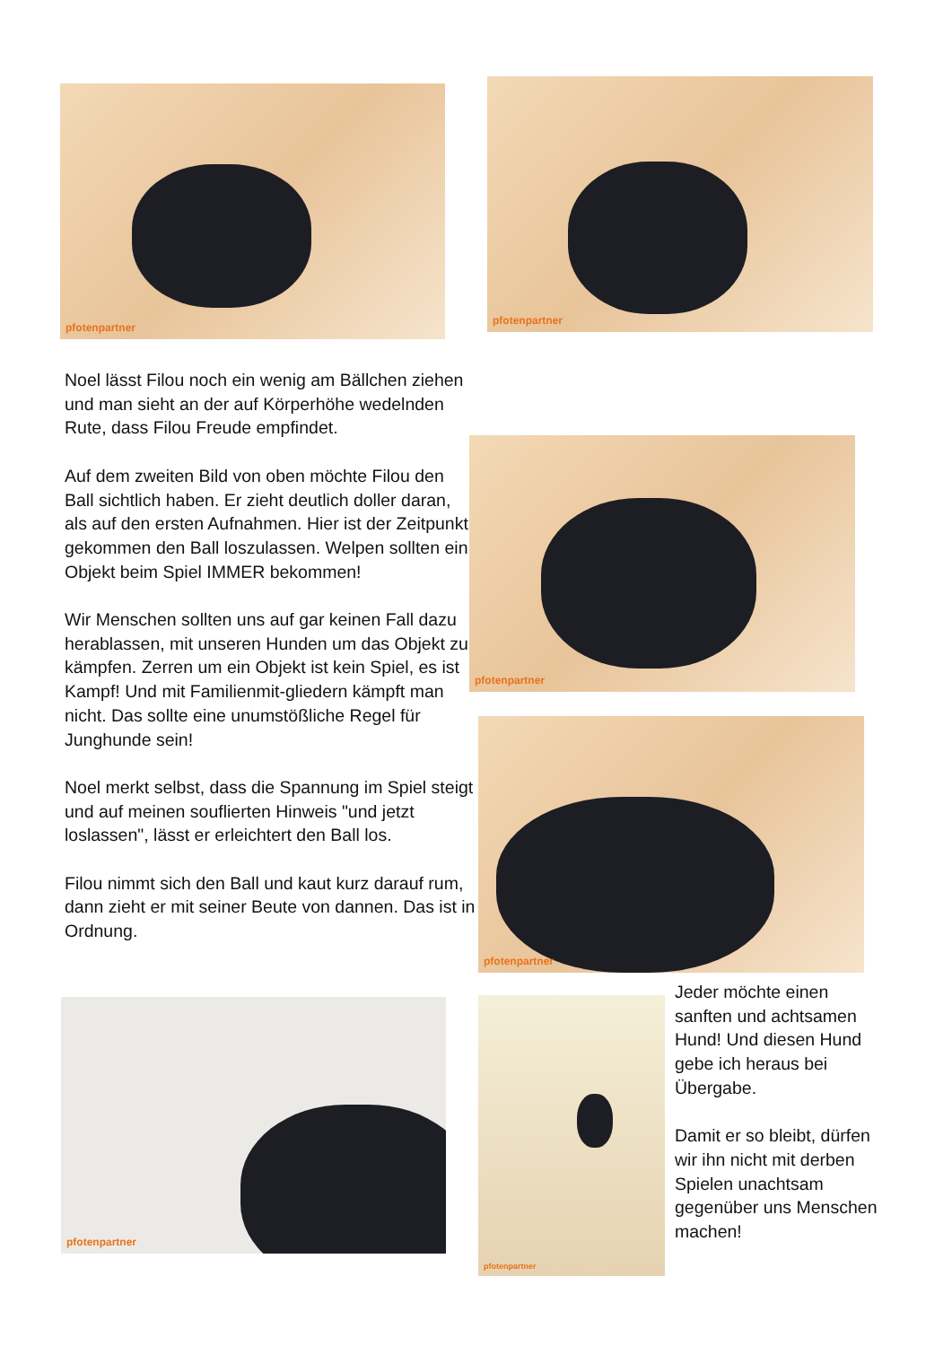pfotenpartner pfotenpartner
Noel lässt Filou noch ein wenig am Bällchen ziehen und man sieht an der auf Körperhöhe wedelnden Rute, dass Filou Freude empfindet.
Auf dem zweiten Bild von oben möchte Filou den Ball sichtlich haben. Er zieht deutlich doller daran, als auf den ersten Aufnahmen. Hier ist der Zeitpunkt gekommen den Ball loszulassen. Welpen sollten ein Objekt beim Spiel IMMER bekommen!
Wir Menschen sollten uns auf gar keinen Fall dazu herablassen, mit unseren Hunden um das Objekt zu kämpfen. Zerren um ein Objekt ist kein Spiel, es ist Kampf! Und mit Familienmit-gliedern kämpft man nicht. Das sollte eine unumstößliche Regel für Junghunde sein!
Noel merkt selbst, dass die Spannung im Spiel steigt und auf meinen souflierten Hinweis "und jetzt loslassen", lässt er erleichtert den Ball los.
Filou nimmt sich den Ball und kaut kurz darauf rum, dann zieht er mit seiner Beute von dannen. Das ist in Ordnung.
pfotenpartner
pfotenpartner
pfotenpartner pfotenpartner
Jeder möchte einen sanften und achtsamen Hund! Und diesen Hund gebe ich heraus bei Übergabe.
Damit er so bleibt, dürfen wir ihn nicht mit derben Spielen unachtsam gegenüber uns Menschen machen!